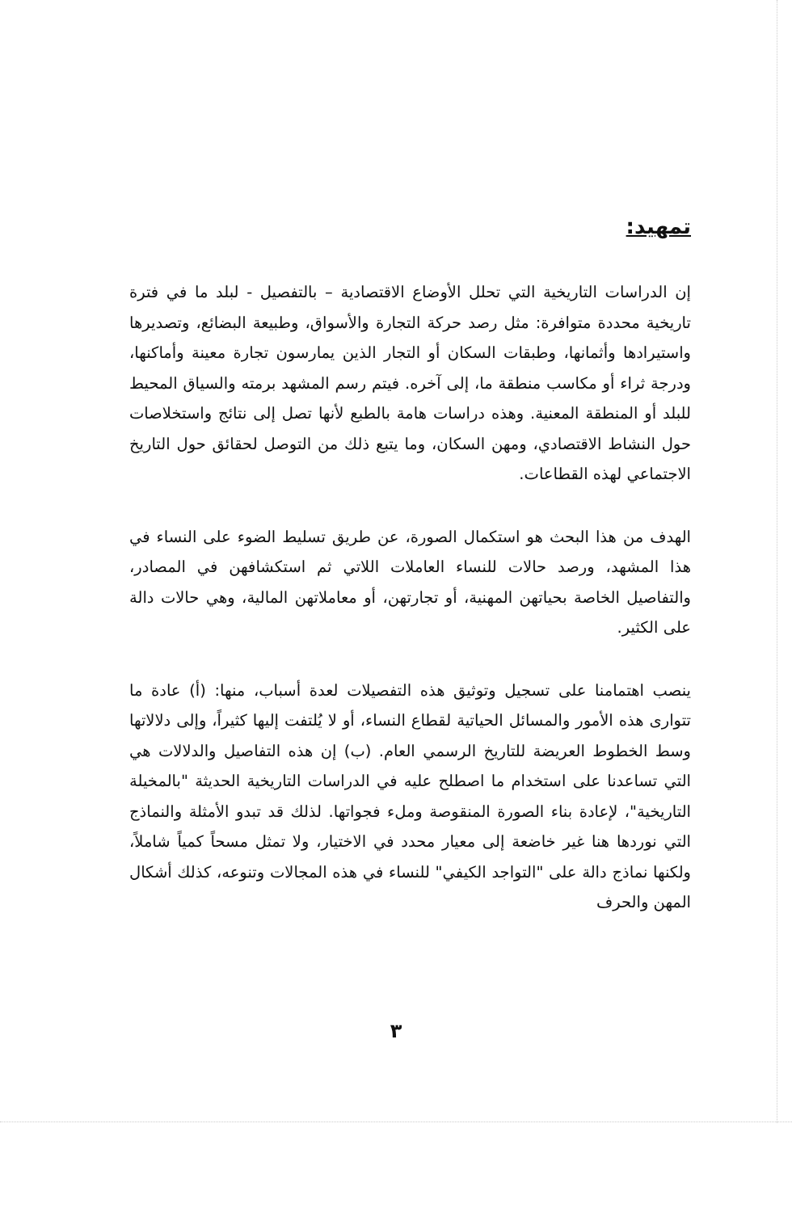تمهيد:
إن الدراسات التاريخية التي تحلل الأوضاع الاقتصادية – بالتفصيل - لبلد ما في فترة تاريخية محددة متوافرة: مثل رصد حركة التجارة والأسواق، وطبيعة البضائع، وتصديرها واستيرادها وأثمانها، وطبقات السكان أو التجار الذين يمارسون تجارة معينة وأماكنها، ودرجة ثراء أو مكاسب منطقة ما، إلى آخره. فيتم رسم المشهد برمته والسياق المحيط للبلد أو المنطقة المعنية. وهذه دراسات هامة بالطبع لأنها تصل إلى نتائج واستخلاصات حول النشاط الاقتصادي، ومهن السكان، وما يتبع ذلك من التوصل لحقائق حول التاريخ الاجتماعي لهذه القطاعات.
الهدف من هذا البحث هو استكمال الصورة، عن طريق تسليط الضوء على النساء في هذا المشهد، ورصد حالات للنساء العاملات اللاتي ثم استكشافهن في المصادر، والتفاصيل الخاصة بحياتهن المهنية، أو تجارتهن، أو معاملاتهن المالية، وهي حالات دالة على الكثير.
ينصب اهتمامنا على تسجيل وتوثيق هذه التفصيلات لعدة أسباب، منها: (أ) عادة ما تتوارى هذه الأمور والمسائل الحياتية لقطاع النساء، أو لا يُلتفت إليها كثيراً، وإلى دلالاتها وسط الخطوط العريضة للتاريخ الرسمي العام. (ب) إن هذه التفاصيل والدلالات هي التي تساعدنا على استخدام ما اصطلح عليه في الدراسات التاريخية الحديثة "بالمخيلة التاريخية"، لإعادة بناء الصورة المنقوصة وملء فجواتها. لذلك قد تبدو الأمثلة والنماذج التي نوردها هنا غير خاضعة إلى معيار محدد في الاختيار، ولا تمثل مسحاً كمياً شاملاً، ولكنها نماذج دالة على "التواجد الكيفي" للنساء في هذه المجالات وتنوعه، كذلك أشكال المهن والحرف
٣